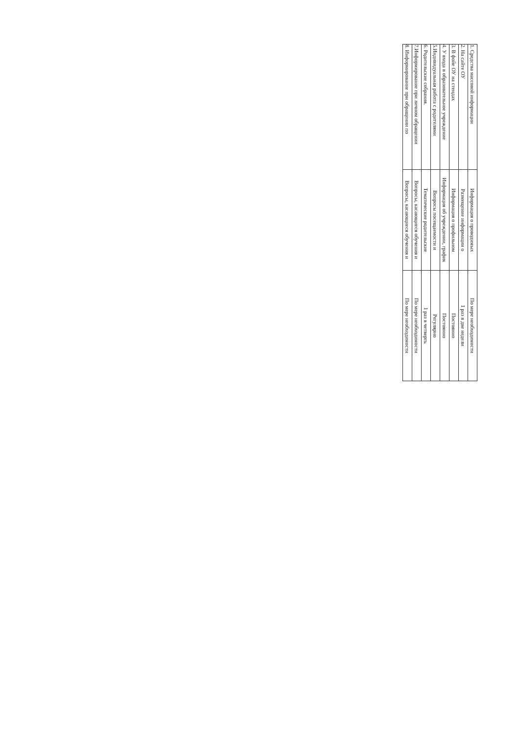| 1. Средства массовой информации | Информация о проводимых | По мере необходимости |
| 2. На сайте ОУ | Размещение информации о | 1 раз в две недели |
| 3. В фойе ОУ на стендах | Информация о профильном | Постоянно |
| 4. У входа в образовательное учреждение | Информация об учреждении, график | Постоянно |
| 5.Индивидуальная работа с родителями | Вопросы посещаемости и | Регулярно |
| 6. Родительские собрания. | Тематические родительские | 1 раз в четверть |
| 7.Информирование при личном обращении | Вопросы, касающиеся обучения и | По мере необходимости |
| 8. Информирование при обращении по | Вопросы, касающиеся обучения и | По мере необходимости |